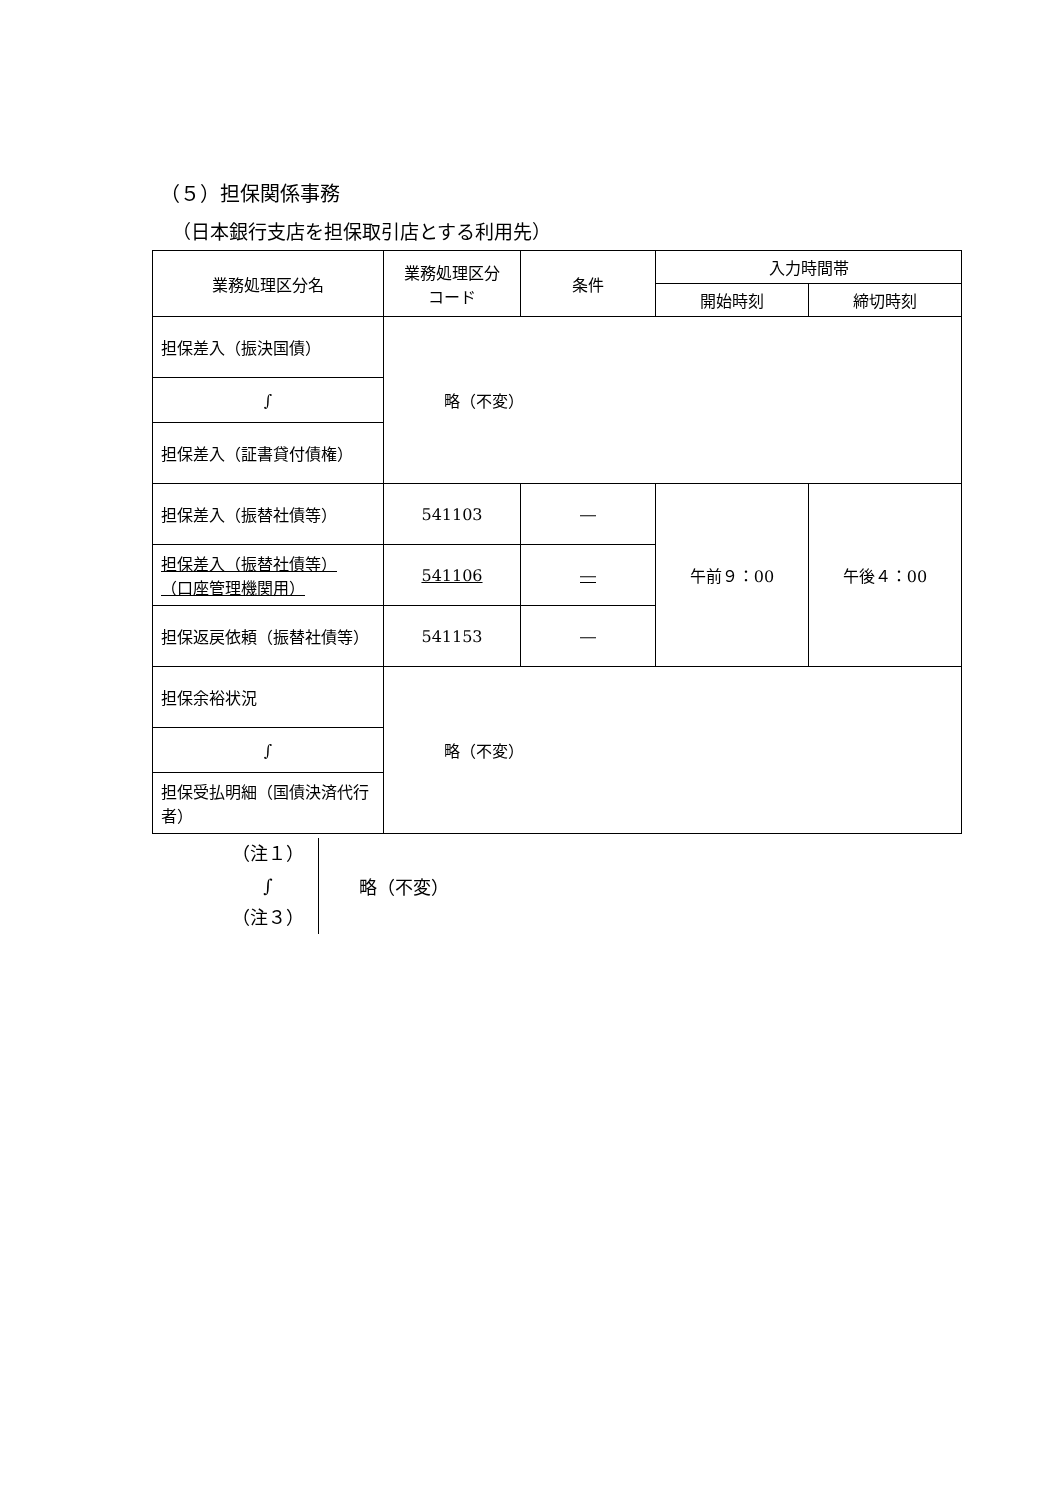（５）担保関係事務
（日本銀行支店を担保取引店とする利用先）
| 業務処理区分名 | 業務処理区分 コード | 条件 | 入力時間帯 | |
| --- | --- | --- | --- | --- |
| | | | 開始時刻 | 締切時刻 |
| 担保差入（振決国債） | 略（不変） | | | |
| ∫ | | | | |
| 担保差入（証書貸付債権） | | | | |
| 担保差入（振替社債等） | 541103 | ― | 午前９：00 | 午後４：00 |
| 担保差入（振替社債等） （口座管理機関用） | 541106 | ― | | |
| 担保返戻依頼（振替社債等） | 541153 | ― | | |
| 担保余裕状況 | 略（不変） | | | |
| ∫ | | | | |
| 担保受払明細（国債決済代行者） | | | | |
（注１）
∫
（注３）
略（不変）